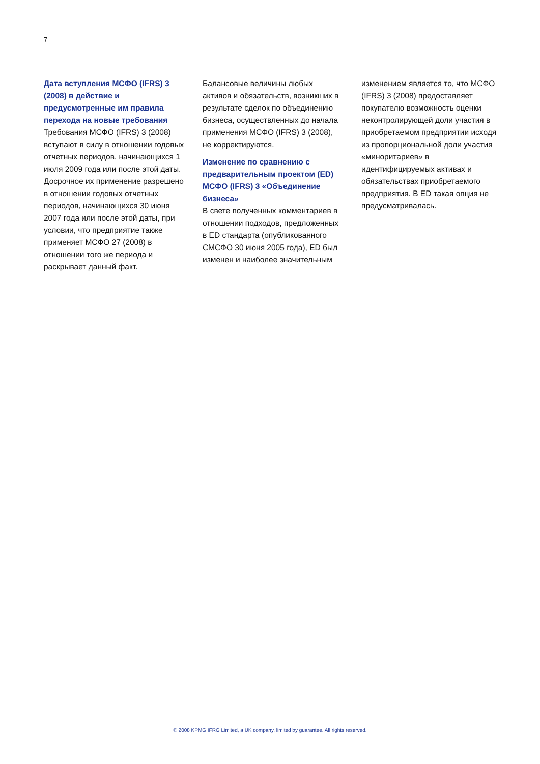7
Дата вступления МСФО (IFRS) 3 (2008) в действие и предусмотренные им правила перехода на новые требования
Требования МСФО (IFRS) 3 (2008) вступают в силу в отношении годовых отчетных периодов, начинающихся 1 июля 2009 года или после этой даты. Досрочное их применение разрешено в отношении годовых отчетных периодов, начинающихся 30 июня 2007 года или после этой даты, при условии, что предприятие также применяет МСФО 27 (2008) в отношении того же периода и раскрывает данный факт.
Балансовые величины любых активов и обязательств, возникших в результате сделок по объединению бизнеса, осуществленных до начала применения МСФО (IFRS) 3 (2008), не корректируются.
Изменение по сравнению с предварительным проектом (ED) МСФО (IFRS) 3 «Объединение бизнеса»
В свете полученных комментариев в отношении подходов, предложенных в ED стандарта (опубликованного СМСФО 30 июня 2005 года), ED был изменен и наиболее значительным
изменением является то, что МСФО (IFRS) 3 (2008) предоставляет покупателю возможность оценки неконтролирующей доли участия в приобретаемом предприятии исходя из пропорциональной доли участия «миноритариев» в идентифицируемых активах и обязательствах приобретаемого предприятия. В ED такая опция не предусматривалась.
© 2008 KPMG IFRG Limited, a UK company, limited by guarantee. All rights reserved.